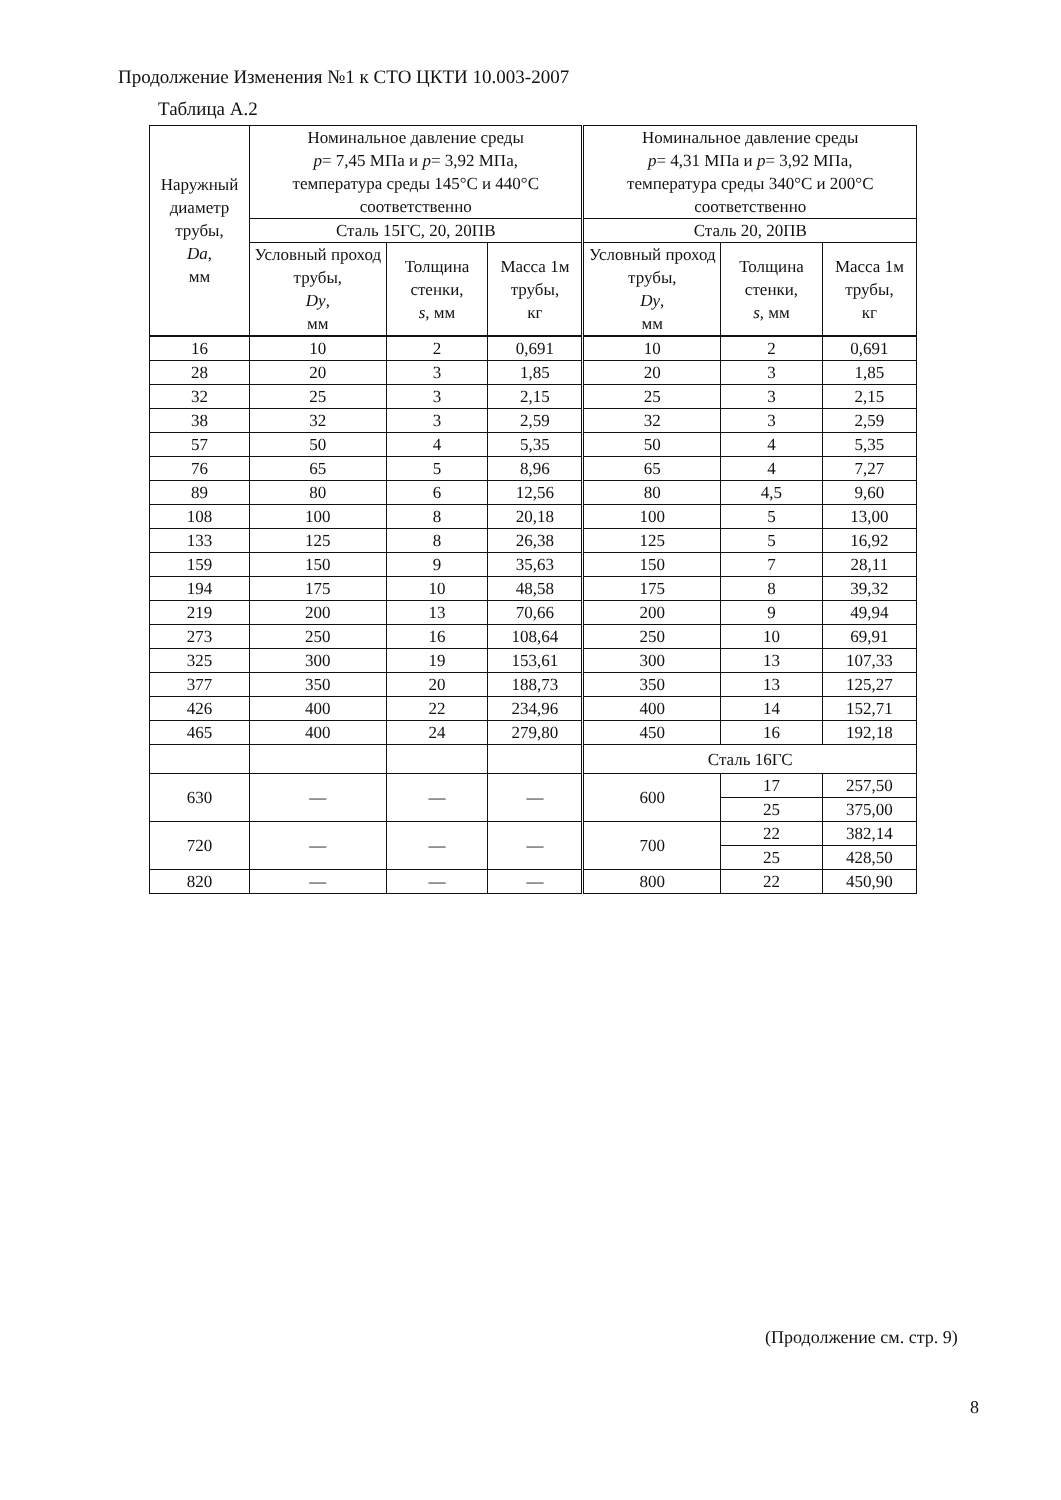Продолжение Изменения №1 к СТО ЦКТИ 10.003-2007
Таблица А.2
| Наружный диаметр трубы, Da , мм | Номинальное давление среды p = 7,45 МПа и p = 3,92 МПа, температура среды 145°С и 440°С соответственно | | | Номинальное давление среды p = 4,31 МПа и p = 3,92 МПа, температура среды 340°С и 200°С соответственно | | |
| --- | --- | --- | --- | --- | --- | --- |
| | Сталь 15ГС, 20, 20ПВ | | | Сталь 20, 20ПВ | | |
| | Условный проход трубы, Dy , мм | Толщина стенки, s , мм | Масса 1м трубы, кг | Условный проход трубы, Dy , мм | Толщина стенки, s , мм | Масса 1м трубы, кг |
| 16 | 10 | 2 | 0,691 | 10 | 2 | 0,691 |
| 28 | 20 | 3 | 1,85 | 20 | 3 | 1,85 |
| 32 | 25 | 3 | 2,15 | 25 | 3 | 2,15 |
| 38 | 32 | 3 | 2,59 | 32 | 3 | 2,59 |
| 57 | 50 | 4 | 5,35 | 50 | 4 | 5,35 |
| 76 | 65 | 5 | 8,96 | 65 | 4 | 7,27 |
| 89 | 80 | 6 | 12,56 | 80 | 4,5 | 9,60 |
| 108 | 100 | 8 | 20,18 | 100 | 5 | 13,00 |
| 133 | 125 | 8 | 26,38 | 125 | 5 | 16,92 |
| 159 | 150 | 9 | 35,63 | 150 | 7 | 28,11 |
| 194 | 175 | 10 | 48,58 | 175 | 8 | 39,32 |
| 219 | 200 | 13 | 70,66 | 200 | 9 | 49,94 |
| 273 | 250 | 16 | 108,64 | 250 | 10 | 69,91 |
| 325 | 300 | 19 | 153,61 | 300 | 13 | 107,33 |
| 377 | 350 | 20 | 188,73 | 350 | 13 | 125,27 |
| 426 | 400 | 22 | 234,96 | 400 | 14 | 152,71 |
| 465 | 400 | 24 | 279,80 | 450 | 16 | 192,18 |
| | | | | Сталь 16ГС | | |
| 630 | — | — | — | 600 | 17 | 257,50 |
| | | | | | 25 | 375,00 |
| 720 | — | — | — | 700 | 22 | 382,14 |
| | | | | | 25 | 428,50 |
| 820 | — | — | — | 800 | 22 | 450,90 |
(Продолжение см. стр. 9)
8